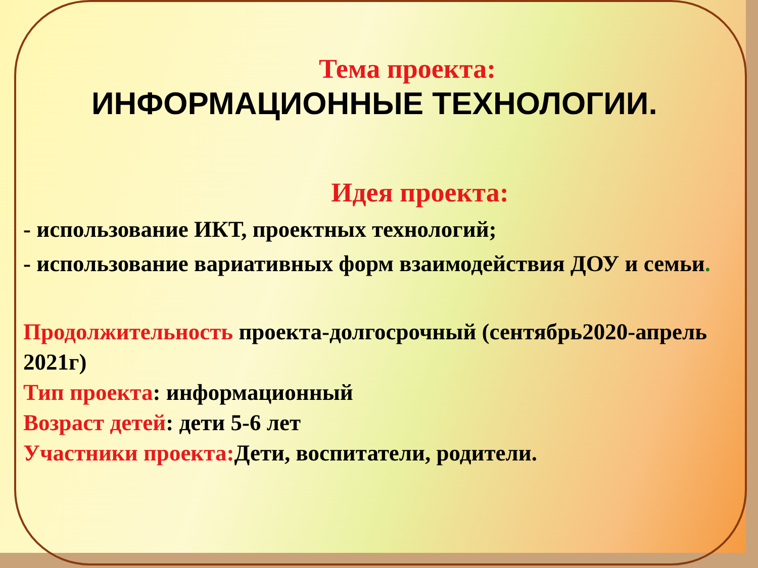Тема проекта:
ИНФОРМАЦИОННЫЕ ТЕХНОЛОГИИ.
Идея проекта:
- использование ИКТ, проектных технологий;
- использование вариативных форм взаимодействия ДОУ и семьи.
Продолжительность проекта-долгосрочный (сентябрь2020-апрель 2021г)
Тип проекта: информационный
Возраст детей: дети 5-6 лет
Участники проекта: Дети, воспитатели, родители.